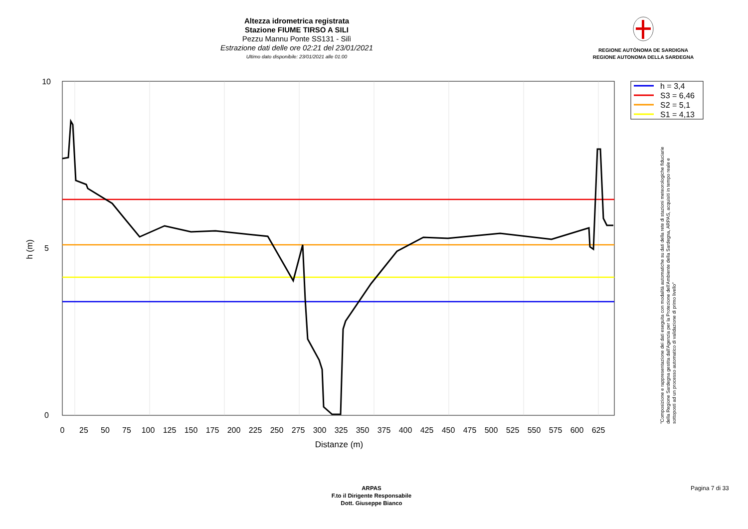Altezza idrometrica registrata
Stazione FIUME TIRSO A SILI
Pezzu Mannu Ponte SS131 - Silì
Estrazione dati delle ore 02:21 del 23/01/2021
Ultimo dato disponibile: 23/01/2021 alle 01:00
REGIONE AUTÒNOMA DE SARDIGNA
REGIONE AUTONOMA DELLA SARDEGNA
10
5
0
h (m)
0
25
50
75
100
125
150
175
200
225
250
275
300
325
350
375
400
425
450
475
500
525
550
575
600
625
Distanze (m)
h = 3,4
S3 = 6,46
S2 = 5,1
S1 = 4,13
"Composizione e rappresentazione dei dati eseguita con modalità automatiche su dati della rete di stazioni meteorologiche fiduciarie della Regione Sardegna gestita dall'Agenzia per la Protezione dell'Ambiente della Sardegna, ARPAS, acquisiti in tempo reale e sottoposti ad un processo automatico di validazione di primo livello"
ARPAS
F.to il Dirigente Responsabile
Dott. Giuseppe Bianco
Pagina 7 di 33